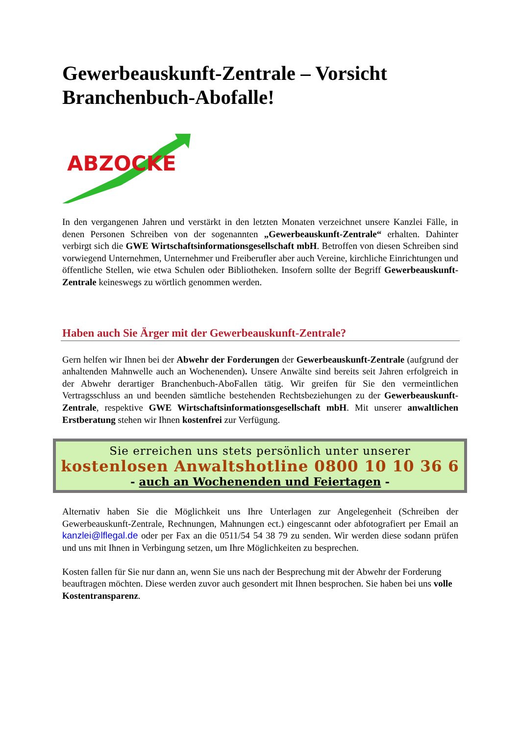Gewerbeauskunft-Zentrale – Vorsicht Branchenbuch-Abofalle!
ABZOCKE
In den vergangenen Jahren und verstärkt in den letzten Monaten verzeichnet unsere Kanzlei Fälle, in denen Personen Schreiben von der sogenannten „Gewerbeauskunft-Zentrale“ erhalten. Dahinter verbirgt sich die GWE Wirtschaftsinformationsgesellschaft mbH. Betroffen von diesen Schreiben sind vorwiegend Unternehmen, Unternehmer und Freiberufler aber auch Vereine, kirchliche Einrichtungen und öffentliche Stellen, wie etwa Schulen oder Bibliotheken. Insofern sollte der Begriff Gewerbeauskunft-Zentrale keineswegs zu wörtlich genommen werden.
Haben auch Sie Ärger mit der Gewerbeauskunft-Zentrale?
Gern helfen wir Ihnen bei der Abwehr der Forderungen der Gewerbeauskunft-Zentrale (aufgrund der anhaltenden Mahnwelle auch an Wochenenden). Unsere Anwälte sind bereits seit Jahren erfolgreich in der Abwehr derartiger Branchenbuch-AboFallen tätig. Wir greifen für Sie den vermeintlichen Vertragsschluss an und beenden sämtliche bestehenden Rechtsbeziehungen zu der Gewerbeauskunft-Zentrale, respektive GWE Wirtschaftsinformationsgesellschaft mbH. Mit unserer anwaltlichen Erstberatung stehen wir Ihnen kostenfrei zur Verfügung.
Sie erreichen uns stets persönlich unter unserer
kostenlosen Anwaltshotline 0800 10 10 36 6
- auch an Wochenenden und Feiertagen -
Alternativ haben Sie die Möglichkeit uns Ihre Unterlagen zur Angelegenheit (Schreiben der Gewerbeauskunft-Zentrale, Rechnungen, Mahnungen ect.) eingescannt oder abfotografiert per Email an kanzlei@lflegal.de oder per Fax an die 0511/54 54 38 79 zu senden. Wir werden diese sodann prüfen und uns mit Ihnen in Verbingung setzen, um Ihre Möglichkeiten zu besprechen.
Kosten fallen für Sie nur dann an, wenn Sie uns nach der Besprechung mit der Abwehr der Forderung beauftragen möchten. Diese werden zuvor auch gesondert mit Ihnen besprochen. Sie haben bei uns volle Kostentransparenz.